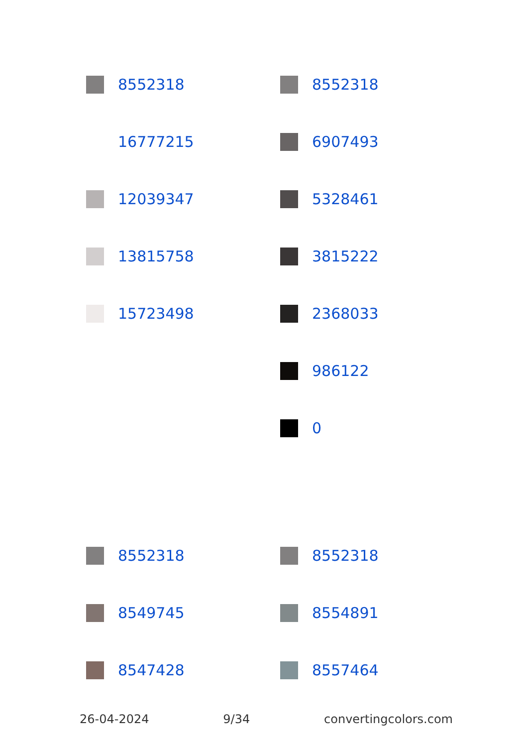8552318
16777215
12039347
13815758
15723498
8552318
6907493
5328461
3815222
2368033
986122
0
8552318
8549745
8547428
8552318
8554891
8557464
26-04-2024 9/34 convertingcolors.com